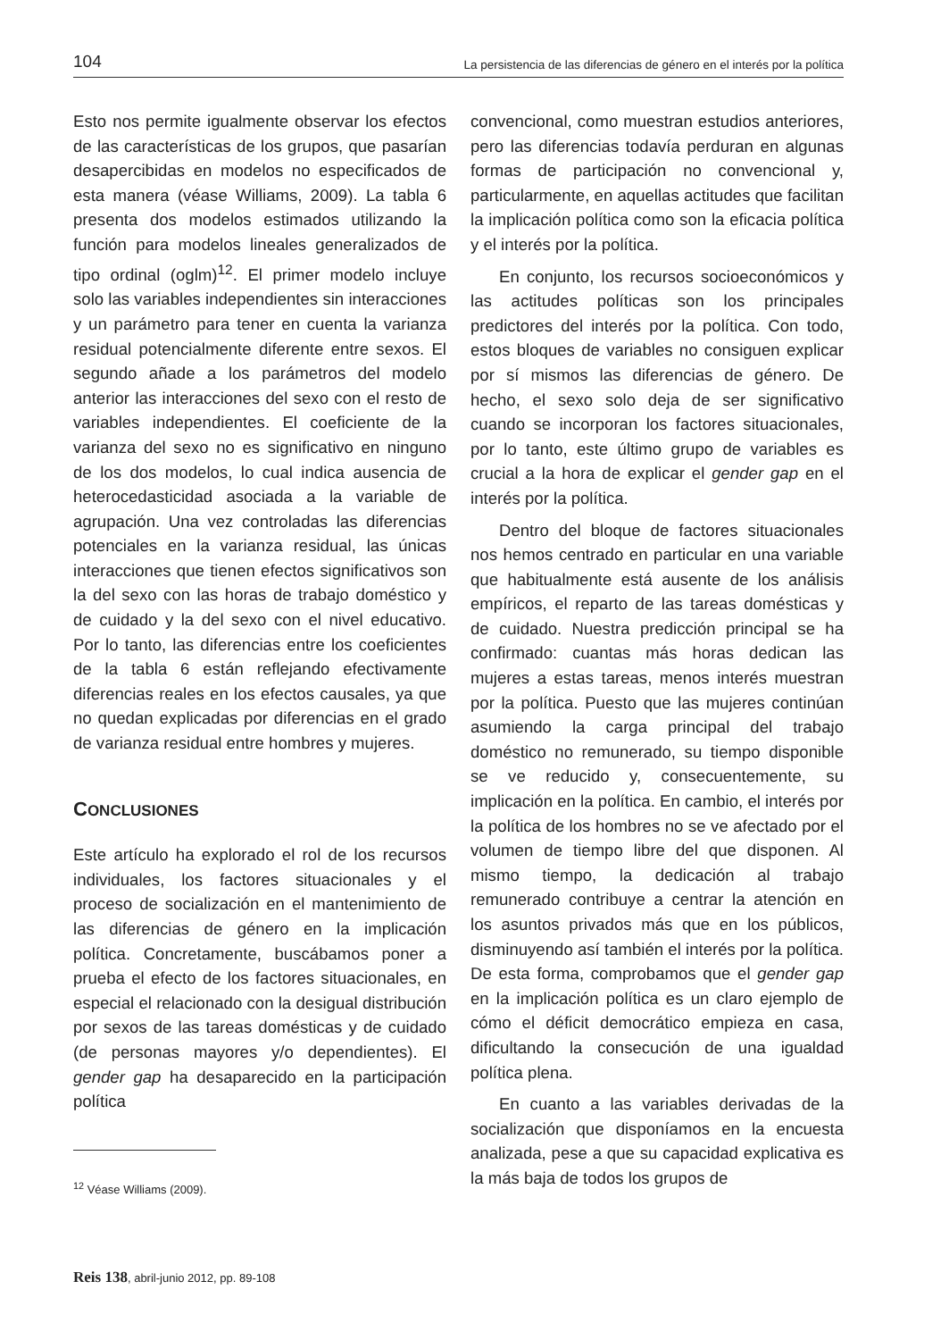104 La persistencia de las diferencias de género en el interés por la política
Esto nos permite igualmente observar los efectos de las características de los grupos, que pasarían desapercibidas en modelos no especificados de esta manera (véase Williams, 2009). La tabla 6 presenta dos modelos estimados utilizando la función para modelos lineales generalizados de tipo ordinal (oglm)<sup>12</sup>. El primer modelo incluye solo las variables independientes sin interacciones y un parámetro para tener en cuenta la varianza residual potencialmente diferente entre sexos. El segundo añade a los parámetros del modelo anterior las interacciones del sexo con el resto de variables independientes. El coeficiente de la varianza del sexo no es significativo en ninguno de los dos modelos, lo cual indica ausencia de heterocedasticidad asociada a la variable de agrupación. Una vez controladas las diferencias potenciales en la varianza residual, las únicas interacciones que tienen efectos significativos son la del sexo con las horas de trabajo doméstico y de cuidado y la del sexo con el nivel educativo. Por lo tanto, las diferencias entre los coeficientes de la tabla 6 están reflejando efectivamente diferencias reales en los efectos causales, ya que no quedan explicadas por diferencias en el grado de varianza residual entre hombres y mujeres.
CONCLUSIONES
Este artículo ha explorado el rol de los recursos individuales, los factores situacionales y el proceso de socialización en el mantenimiento de las diferencias de género en la implicación política. Concretamente, buscábamos poner a prueba el efecto de los factores situacionales, en especial el relacionado con la desigual distribución por sexos de las tareas domésticas y de cuidado (de personas mayores y/o dependientes). El gender gap ha desaparecido en la participación política
<sup>12</sup> Véase Williams (2009).
convencional, como muestran estudios anteriores, pero las diferencias todavía perduran en algunas formas de participación no convencional y, particularmente, en aquellas actitudes que facilitan la implicación política como son la eficacia política y el interés por la política.
En conjunto, los recursos socioeconómicos y las actitudes políticas son los principales predictores del interés por la política. Con todo, estos bloques de variables no consiguen explicar por sí mismos las diferencias de género. De hecho, el sexo solo deja de ser significativo cuando se incorporan los factores situacionales, por lo tanto, este último grupo de variables es crucial a la hora de explicar el gender gap en el interés por la política.
Dentro del bloque de factores situacionales nos hemos centrado en particular en una variable que habitualmente está ausente de los análisis empíricos, el reparto de las tareas domésticas y de cuidado. Nuestra predicción principal se ha confirmado: cuantas más horas dedican las mujeres a estas tareas, menos interés muestran por la política. Puesto que las mujeres continúan asumiendo la carga principal del trabajo doméstico no remunerado, su tiempo disponible se ve reducido y, consecuentemente, su implicación en la política. En cambio, el interés por la política de los hombres no se ve afectado por el volumen de tiempo libre del que disponen. Al mismo tiempo, la dedicación al trabajo remunerado contribuye a centrar la atención en los asuntos privados más que en los públicos, disminuyendo así también el interés por la política. De esta forma, comprobamos que el gender gap en la implicación política es un claro ejemplo de cómo el déficit democrático empieza en casa, dificultando la consecución de una igualdad política plena.
En cuanto a las variables derivadas de la socialización que disponíamos en la encuesta analizada, pese a que su capacidad explicativa es la más baja de todos los grupos de
Reis 138, abril-junio 2012, pp. 89-108